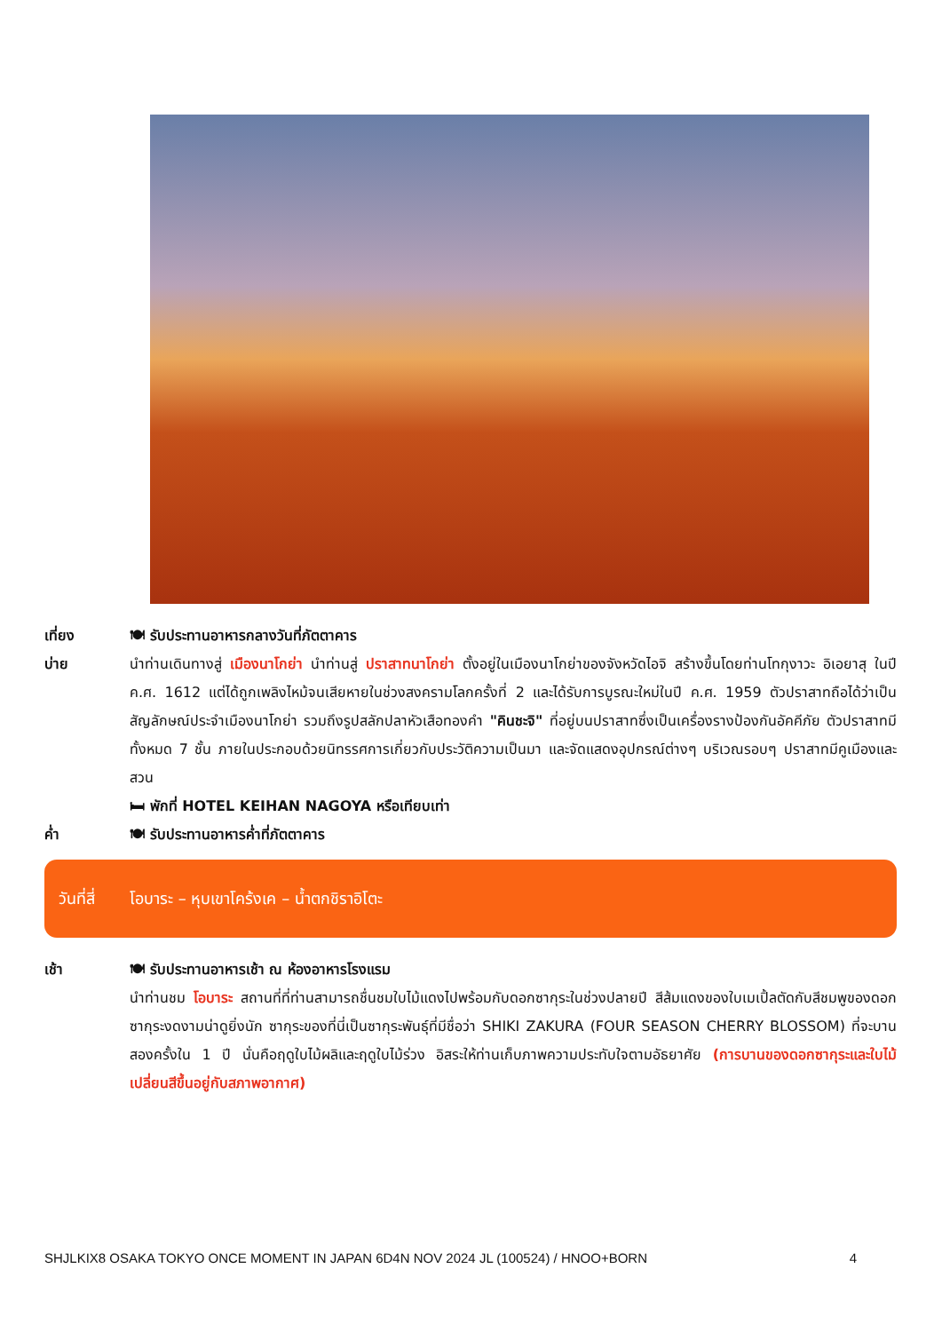เที่ยง 🍽 รับประทานอาหารกลางวันที่ภัตตาคาร
บ่าย นำท่านเดินทางสู่ เมืองนาโกย่า นำท่านสู่ ปราสาทนาโกย่า ตั้งอยู่ในเมืองนาโกย่าของจังหวัดไอจิ สร้างขึ้นโดยท่านโทกุงาวะ อิเอยาสุ ในปี ค.ศ. 1612 แต่ได้ถูกเพลิงไหม้จนเสียหายในช่วงสงครามโลกครั้งที่ 2 และได้รับการบูรณะใหม่ในปี ค.ศ. 1959 ตัวปราสาทถือได้ว่าเป็นสัญลักษณ์ประจำเมืองนาโกย่า รวมถึงรูปสลักปลาหัวเสือทองคำ "คินชะจิ" ที่อยู่บนปราสาทซึ่งเป็นเครื่องรางป้องกันอัคคีภัย ตัวปราสาทมีทั้งหมด 7 ชั้น ภายในประกอบด้วยนิทรรศการเกี่ยวกับประวัติความเป็นมา และจัดแสดงอุปกรณ์ต่างๆ บริเวณรอบๆ ปราสาทมีคูเมืองและสวน
🛏 พักที่ HOTEL KEIHAN NAGOYA หรือเทียบเท่า
ค่ำ 🍽 รับประทานอาหารค่ำที่ภัตตาคาร
วันที่สี่ โอบาระ – หุบเขาโคร้งเค – น้ำตกชิราอิโตะ
เช้า 🍽 รับประทานอาหารเช้า ณ ห้องอาหารโรงแรม
นำท่านชม โอบาระ สถานที่ที่ท่านสามารถชื่นชมใบไม้แดงไปพร้อมกับดอกซากุระในช่วงปลายปี สีส้มแดงของใบเมเปิ้ลตัดกับสีชมพูของดอกซากุระงดงามน่าดูยิ่งนัก ซากุระของที่นี่เป็นซากุระพันธุ์ที่มีชื่อว่า SHIKI ZAKURA (FOUR SEASON CHERRY BLOSSOM) ที่จะบานสองครั้งใน 1 ปี นั่นคือฤดูใบไม้ผลิและฤดูใบไม้ร่วง อิสระให้ท่านเก็บภาพความประทับใจตามอัธยาศัย (การบานของดอกซากุระและใบไม้เปลี่ยนสีขึ้นอยู่กับสภาพอากาศ)
SHJLKIX8 OSAKA TOKYO ONCE MOMENT IN JAPAN 6D4N NOV 2024 JL (100524) / HNOO+BORN 4